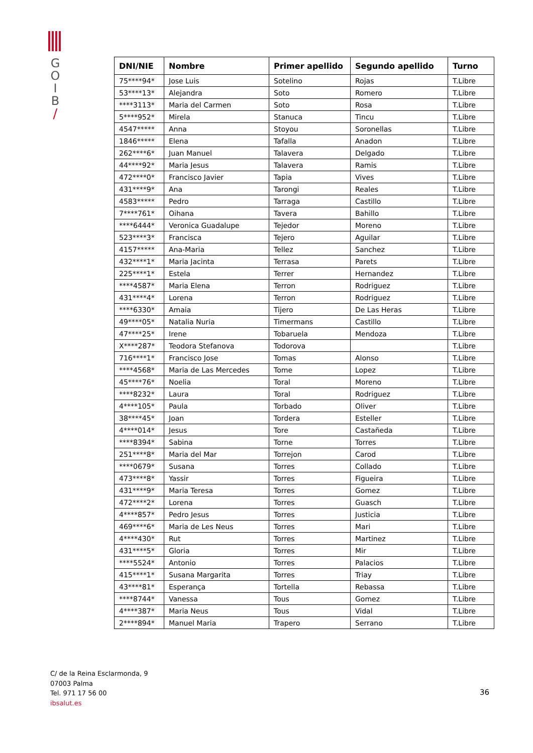G
O
I
B
/
| DNI/NIE | Nombre | Primer apellido | Segundo apellido | Turno |
| --- | --- | --- | --- | --- |
| 75****94* | Jose Luis | Sotelino | Rojas | T.Libre |
| 53****13* | Alejandra | Soto | Romero | T.Libre |
| ****3113* | Maria del Carmen | Soto | Rosa | T.Libre |
| 5****952* | Mirela | Stanuca | Tincu | T.Libre |
| 4547***** | Anna | Stoyou | Soronellas | T.Libre |
| 1846***** | Elena | Tafalla | Anadon | T.Libre |
| 262****6* | Juan Manuel | Talavera | Delgado | T.Libre |
| 44****92* | Maria Jesus | Talavera | Ramis | T.Libre |
| 472****0* | Francisco Javier | Tapia | Vives | T.Libre |
| 431****9* | Ana | Tarongi | Reales | T.Libre |
| 4583***** | Pedro | Tarraga | Castillo | T.Libre |
| 7****761* | Oihana | Tavera | Bahillo | T.Libre |
| ****6444* | Veronica Guadalupe | Tejedor | Moreno | T.Libre |
| 523****3* | Francisca | Tejero | Aguilar | T.Libre |
| 4157***** | Ana-Maria | Tellez | Sanchez | T.Libre |
| 432****1* | Maria Jacinta | Terrasa | Parets | T.Libre |
| 225****1* | Estela | Terrer | Hernandez | T.Libre |
| ****4587* | Maria Elena | Terron | Rodriguez | T.Libre |
| 431****4* | Lorena | Terron | Rodriguez | T.Libre |
| ****6330* | Amaia | Tijero | De Las Heras | T.Libre |
| 49****05* | Natalia Nuria | Timermans | Castillo | T.Libre |
| 47****25* | Irene | Tobaruela | Mendoza | T.Libre |
| X****287* | Teodora Stefanova | Todorova | | T.Libre |
| 716****1* | Francisco Jose | Tomas | Alonso | T.Libre |
| ****4568* | Maria de Las Mercedes | Tome | Lopez | T.Libre |
| 45****76* | Noelia | Toral | Moreno | T.Libre |
| ****8232* | Laura | Toral | Rodriguez | T.Libre |
| 4****105* | Paula | Torbado | Oliver | T.Libre |
| 38****45* | Joan | Tordera | Esteller | T.Libre |
| 4****014* | Jesus | Tore | Castañeda | T.Libre |
| ****8394* | Sabina | Torne | Torres | T.Libre |
| 251****8* | Maria del Mar | Torrejon | Carod | T.Libre |
| ****0679* | Susana | Torres | Collado | T.Libre |
| 473****8* | Yassir | Torres | Figueira | T.Libre |
| 431****9* | Maria Teresa | Torres | Gomez | T.Libre |
| 472****2* | Lorena | Torres | Guasch | T.Libre |
| 4****857* | Pedro Jesus | Torres | Justicia | T.Libre |
| 469****6* | Maria de Les Neus | Torres | Mari | T.Libre |
| 4****430* | Rut | Torres | Martinez | T.Libre |
| 431****5* | Gloria | Torres | Mir | T.Libre |
| ****5524* | Antonio | Torres | Palacios | T.Libre |
| 415****1* | Susana Margarita | Torres | Triay | T.Libre |
| 43****81* | Esperança | Tortella | Rebassa | T.Libre |
| ****8744* | Vanessa | Tous | Gomez | T.Libre |
| 4****387* | Maria Neus | Tous | Vidal | T.Libre |
| 2****894* | Manuel Maria | Trapero | Serrano | T.Libre |
C/ de la Reina Esclarmonda, 9
07003 Palma
Tel. 971 17 56 00
ibsalut.es
36